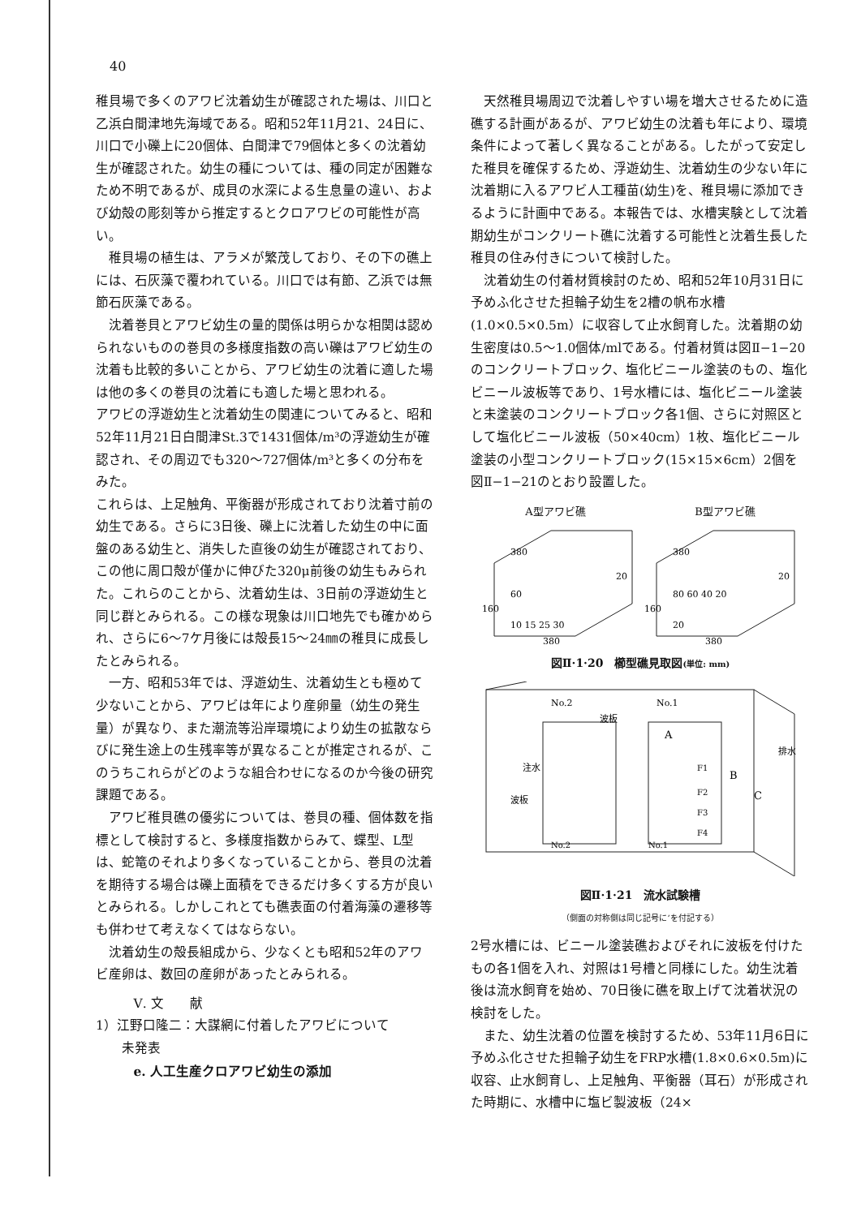40
稚貝場で多くのアワビ沈着幼生が確認された場は、川口と乙浜白間津地先海域である。昭和52年11月21、24日に、川口で小礫上に20個体、白間津で79個体と多くの沈着幼生が確認された。幼生の種については、種の同定が困難なため不明であるが、成貝の水深による生息量の違い、および幼殻の彫刻等から推定するとクロアワビの可能性が高い。
稚貝場の植生は、アラメが繁茂しており、その下の礁上には、石灰藻で覆われている。川口では有節、乙浜では無節石灰藻である。
沈着巻貝とアワビ幼生の量的関係は明らかな相関は認められないものの巻貝の多様度指数の高い礫はアワビ幼生の沈着も比較的多いことから、アワビ幼生の沈着に適した場は他の多くの巻貝の沈着にも適した場と思われる。
アワビの浮遊幼生と沈着幼生の関連についてみると、昭和52年11月21日白間津St.3で1431個体/m³の浮遊幼生が確認され、その周辺でも320〜727個体/m³と多くの分布をみた。
これらは、上足触角、平衡器が形成されており沈着寸前の幼生である。さらに3日後、礫上に沈着した幼生の中に面盤のある幼生と、消失した直後の幼生が確認されており、この他に周口殻が僅かに伸びた320μ前後の幼生もみられた。これらのことから、沈着幼生は、3日前の浮遊幼生と同じ群とみられる。この様な現象は川口地先でも確かめられ、さらに6〜7ケ月後には殻長15〜24㎜の稚貝に成長したとみられる。
一方、昭和53年では、浮遊幼生、沈着幼生とも極めて少ないことから、アワビは年により産卵量（幼生の発生量）が異なり、また潮流等沿岸環境により幼生の拡散ならびに発生途上の生残率等が異なることが推定されるが、このうちこれらがどのような組合わせになるのか今後の研究課題である。
アワビ稚貝礁の優劣については、巻貝の種、個体数を指標として検討すると、多様度指数からみて、蝶型、L型は、蛇篭のそれより多くなっていることから、巻貝の沈着を期待する場合は礫上面積をできるだけ多くする方が良いとみられる。しかしこれとても礁表面の付着海藻の遷移等も併わせて考えなくてはならない。
沈着幼生の殻長組成から、少なくとも昭和52年のアワビ産卵は、数回の産卵があったとみられる。
Ⅴ. 文　　献
1）江野口隆二：大謀網に付着したアワビについて
　　未発表
e. 人工生産クロアワビ幼生の添加
天然稚貝場周辺で沈着しやすい場を増大させるために造礁する計画があるが、アワビ幼生の沈着も年により、環境条件によって著しく異なることがある。したがって安定した稚貝を確保するため、浮遊幼生、沈着幼生の少ない年に沈着期に入るアワビ人工種苗(幼生)を、稚貝場に添加できるように計画中である。本報告では、水槽実験として沈着期幼生がコンクリート礁に沈着する可能性と沈着生長した稚貝の住み付きについて検討した。
沈着幼生の付着材質検討のため、昭和52年10月31日に予めふ化させた担輪子幼生を2槽の帆布水槽(1.0×0.5×0.5m）に収容して止水飼育した。沈着期の幼生密度は0.5〜1.0個体/mlである。付着材質は図Ⅱ−1−20のコンクリートブロック、塩化ビニール塗装のもの、塩化ビニール波板等であり、1号水槽には、塩化ビニール塗装と未塗装のコンクリートブロック各1個、さらに対照区として塩化ビニール波板（50×40cm）1枚、塩化ビニール塗装の小型コンクリートブロック(15×15×6cm）2個を図Ⅱ−1−21のとおり設置した。
A型アワビ礁 B型アワビ礁
380
160
60
10 15 25 30
20
380
380
160
80 60 40 20
20
20
380
図Ⅱ·1·20　櫛型礁見取図(単位: mm)
No.2
No.1
波板
注水
波板
A
F1
B
F2
C
F3
F4
排水
No.2
No.1
図Ⅱ·1·21　流水試験槽
（側面の対称側は同じ記号に’を付記する）
2号水槽には、ビニール塗装礁およびそれに波板を付けたもの各1個を入れ、対照は1号槽と同様にした。幼生沈着後は流水飼育を始め、70日後に礁を取上げて沈着状況の検討をした。
また、幼生沈着の位置を検討するため、53年11月6日に予めふ化させた担輪子幼生をFRP水槽(1.8×0.6×0.5m)に収容、止水飼育し、上足触角、平衡器（耳石）が形成された時期に、水槽中に塩ビ製波板（24×